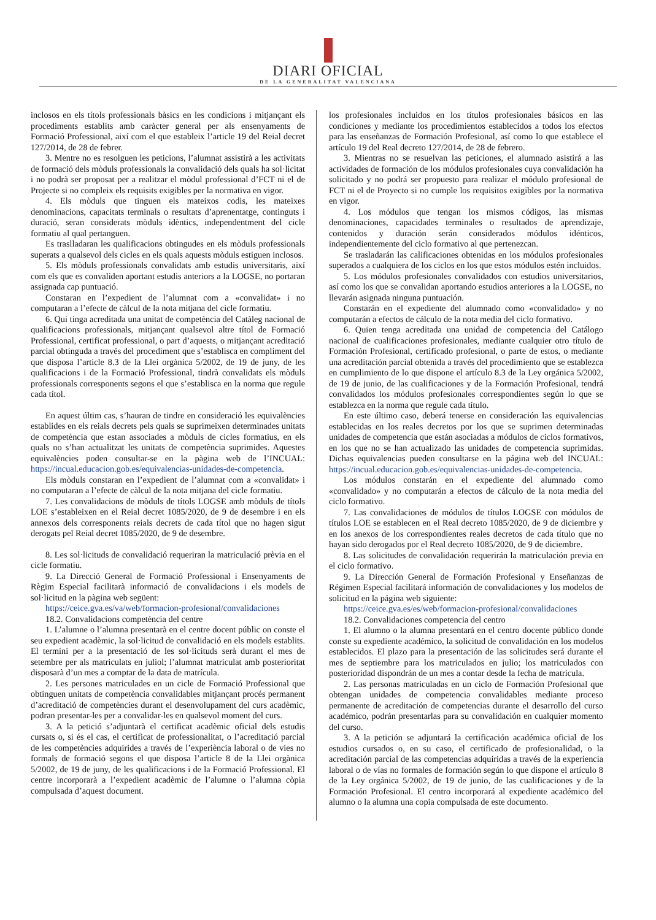DIARI OFICIAL
DE LA GENERALITAT VALENCIANA
inclosos en els títols professionals bàsics en les condicions i mitjançant els procediments establits amb caràcter general per als ensenyaments de Formació Professional, així com el que estableix l’article 19 del Reial decret 127/2014, de 28 de febrer.
3. Mentre no es resolguen les peticions, l’alumnat assistirà a les activitats de formació dels mòduls professionals la convalidació dels quals ha sol·licitat i no podrà ser proposat per a realitzar el mòdul professional d’FCT ni el de Projecte si no compleix els requisits exigibles per la normativa en vigor.
4. Els mòduls que tinguen els mateixos codis, les mateixes denominacions, capacitats terminals o resultats d’aprenentatge, continguts i duració, seran considerats mòduls idèntics, independentment del cicle formatiu al qual pertanguen.
Es traslladaran les qualificacions obtingudes en els mòduls professionals superats a qualsevol dels cicles en els quals aquests mòduls estiguen inclosos.
5. Els mòduls professionals convalidats amb estudis universitaris, així com els que es convaliden aportant estudis anteriors a la LOGSE, no portaran assignada cap puntuació.
Constaran en l’expedient de l’alumnat com a «convalidat» i no computaran a l’efecte de càlcul de la nota mitjana del cicle formatiu.
6. Qui tinga acreditada una unitat de competència del Catàleg nacional de qualificacions professionals, mitjançant qualsevol altre títol de Formació Professional, certificat professional, o part d’aquests, o mitjançant acreditació parcial obtinguda a través del procediment que s’establisca en compliment del que disposa l’article 8.3 de la Llei orgànica 5/2002, de 19 de juny, de les qualificacions i de la Formació Professional, tindrà convalidats els mòduls professionals corresponents segons el que s’establisca en la norma que regule cada títol.
En aquest últim cas, s’hauran de tindre en consideració les equivalències establides en els reials decrets pels quals se suprimeixen determinades unitats de competència que estan associades a mòduls de cicles formatius, en els quals no s’han actualitzat les unitats de competència suprimides. Aquestes equivalències poden consultar-se en la pàgina web de l’INCUAL: https://incual.educacion.gob.es/equivalencias-unidades-de-competencia.
Els mòduls constaran en l’expedient de l’alumnat com a «convalidat» i no computaran a l’efecte de càlcul de la nota mitjana del cicle formatiu.
7. Les convalidacions de mòduls de títols LOGSE amb mòduls de títols LOE s’estableixen en el Reial decret 1085/2020, de 9 de desembre i en els annexos dels corresponents reials decrets de cada títol que no hagen sigut derogats pel Reial decret 1085/2020, de 9 de desembre.
8. Les sol·licituds de convalidació requeriran la matriculació prèvia en el cicle formatiu.
9. La Direcció General de Formació Professional i Ensenyaments de Règim Especial facilitarà informació de convalidacions i els models de sol·licitud en la pàgina web següent:
https://ceice.gva.es/va/web/formacion-profesional/convalidaciones
18.2. Convalidacions competència del centre
1. L’alumne o l’alumna presentarà en el centre docent públic on conste el seu expedient acadèmic, la sol·licitud de convalidació en els models establits. El termini per a la presentació de les sol·licituds serà durant el mes de setembre per als matriculats en juliol; l’alumnat matriculat amb posterioritat disposarà d’un mes a comptar de la data de matrícula.
2. Les persones matriculades en un cicle de Formació Professional que obtinguen unitats de competència convalidables mitjançant procés permanent d’acreditació de competències durant el desenvolupament del curs acadèmic, podran presentar-les per a convalidar-les en qualsevol moment del curs.
3. A la petició s’adjuntarà el certificat acadèmic oficial dels estudis cursats o, si és el cas, el certificat de professionalitat, o l’acreditació parcial de les competències adquirides a través de l’experiència laboral o de vies no formals de formació segons el que disposa l’article 8 de la Llei orgànica 5/2002, de 19 de juny, de les qualificacions i de la Formació Professional. El centre incorporarà a l’expedient acadèmic de l’alumne o l’alumna còpia compulsada d’aquest document.
los profesionales incluidos en los títulos profesionales básicos en las condiciones y mediante los procedimientos establecidos a todos los efectos para las enseñanzas de Formación Profesional, así como lo que establece el artículo 19 del Real decreto 127/2014, de 28 de febrero.
3. Mientras no se resuelvan las peticiones, el alumnado asistirá a las actividades de formación de los módulos profesionales cuya convalidación ha solicitado y no podrá ser propuesto para realizar el módulo profesional de FCT ni el de Proyecto si no cumple los requisitos exigibles por la normativa en vigor.
4. Los módulos que tengan los mismos códigos, las mismas denominaciones, capacidades terminales o resultados de aprendizaje, contenidos y duración serán considerados módulos idénticos, independientemente del ciclo formativo al que pertenezcan.
Se trasladarán las calificaciones obtenidas en los módulos profesionales superados a cualquiera de los ciclos en los que estos módulos estén incluidos.
5. Los módulos profesionales convalidados con estudios universitarios, así como los que se convalidan aportando estudios anteriores a la LOGSE, no llevarán asignada ninguna puntuación.
Constarán en el expediente del alumnado como «convalidado» y no computarán a efectos de cálculo de la nota media del ciclo formativo.
6. Quien tenga acreditada una unidad de competencia del Catálogo nacional de cualificaciones profesionales, mediante cualquier otro título de Formación Profesional, certificado profesional, o parte de estos, o mediante una acreditación parcial obtenida a través del procedimiento que se establezca en cumplimiento de lo que dispone el artículo 8.3 de la Ley orgánica 5/2002, de 19 de junio, de las cualificaciones y de la Formación Profesional, tendrá convalidados los módulos profesionales correspondientes según lo que se establezca en la norma que regule cada título.
En este último caso, deberá tenerse en consideración las equivalencias establecidas en los reales decretos por los que se suprimen determinadas unidades de competencia que están asociadas a módulos de ciclos formativos, en los que no se han actualizado las unidades de competencia suprimidas. Dichas equivalencias pueden consultarse en la página web del INCUAL: https://incual.educacion.gob.es/equivalencias-unidades-de-competencia.
Los módulos constarán en el expediente del alumnado como «convalidado» y no computarán a efectos de cálculo de la nota media del ciclo formativo.
7. Las convalidaciones de módulos de títulos LOGSE con módulos de títulos LOE se establecen en el Real decreto 1085/2020, de 9 de diciembre y en los anexos de los correspondientes reales decretos de cada título que no hayan sido derogados por el Real decreto 1085/2020, de 9 de diciembre.
8. Las solicitudes de convalidación requerirán la matriculación previa en el ciclo formativo.
9. La Dirección General de Formación Profesional y Enseñanzas de Régimen Especial facilitará información de convalidaciones y los modelos de solicitud en la página web siguiente:
https://ceice.gva.es/es/web/formacion-profesional/convalidaciones
18.2. Convalidaciones competencia del centro
1. El alumno o la alumna presentará en el centro docente público donde conste su expediente académico, la solicitud de convalidación en los modelos establecidos. El plazo para la presentación de las solicitudes será durante el mes de septiembre para los matriculados en julio; los matriculados con posterioridad dispondrán de un mes a contar desde la fecha de matrícula.
2. Las personas matriculadas en un ciclo de Formación Profesional que obtengan unidades de competencia convalidables mediante proceso permanente de acreditación de competencias durante el desarrollo del curso académico, podrán presentarlas para su convalidación en cualquier momento del curso.
3. A la petición se adjuntará la certificación académica oficial de los estudios cursados o, en su caso, el certificado de profesionalidad, o la acreditación parcial de las competencias adquiridas a través de la experiencia laboral o de vías no formales de formación según lo que dispone el artículo 8 de la Ley orgánica 5/2002, de 19 de junio, de las cualificaciones y de la Formación Profesional. El centro incorporará al expediente académico del alumno o la alumna una copia compulsada de este documento.